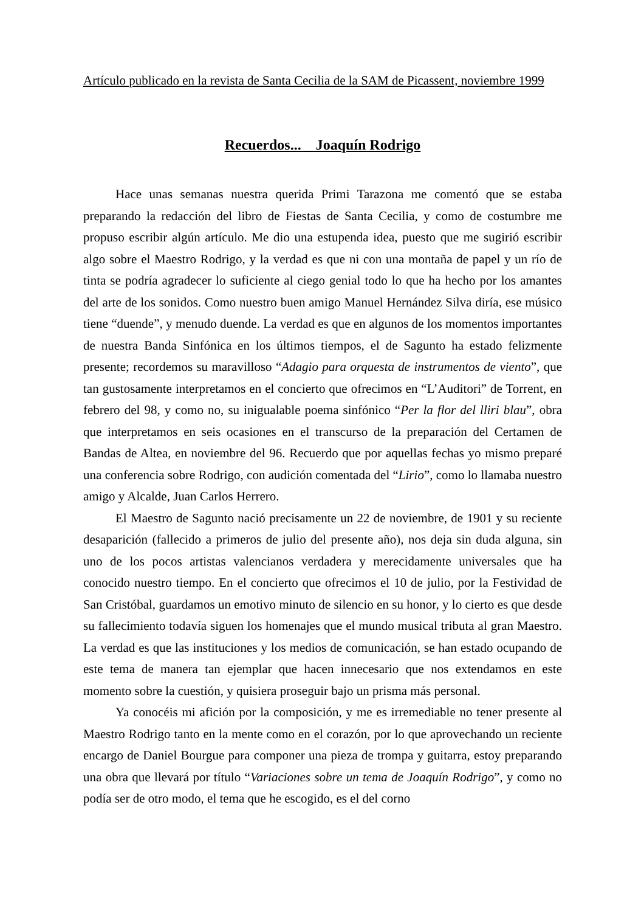Artículo publicado en la revista de Santa Cecilia de la SAM de Picassent, noviembre 1999
Recuerdos... Joaquín Rodrigo
Hace unas semanas nuestra querida Primi Tarazona me comentó que se estaba preparando la redacción del libro de Fiestas de Santa Cecilia, y como de costumbre me propuso escribir algún artículo. Me dio una estupenda idea, puesto que me sugirió escribir algo sobre el Maestro Rodrigo, y la verdad es que ni con una montaña de papel y un río de tinta se podría agradecer lo suficiente al ciego genial todo lo que ha hecho por los amantes del arte de los sonidos. Como nuestro buen amigo Manuel Hernández Silva diría, ese músico tiene “duende”, y menudo duende. La verdad es que en algunos de los momentos importantes de nuestra Banda Sinfónica en los últimos tiempos, el de Sagunto ha estado felizmente presente; recordemos su maravilloso “Adagio para orquesta de instrumentos de viento”, que tan gustosamente interpretamos en el concierto que ofrecimos en “L’Auditori” de Torrent, en febrero del 98, y como no, su inigualable poema sinfónico “Per la flor del lliri blau”, obra que interpretamos en seis ocasiones en el transcurso de la preparación del Certamen de Bandas de Altea, en noviembre del 96. Recuerdo que por aquellas fechas yo mismo preparé una conferencia sobre Rodrigo, con audición comentada del “Lirio”, como lo llamaba nuestro amigo y Alcalde, Juan Carlos Herrero.
El Maestro de Sagunto nació precisamente un 22 de noviembre, de 1901 y su reciente desaparición (fallecido a primeros de julio del presente año), nos deja sin duda alguna, sin uno de los pocos artistas valencianos verdadera y merecidamente universales que ha conocido nuestro tiempo. En el concierto que ofrecimos el 10 de julio, por la Festividad de San Cristóbal, guardamos un emotivo minuto de silencio en su honor, y lo cierto es que desde su fallecimiento todavía siguen los homenajes que el mundo musical tributa al gran Maestro. La verdad es que las instituciones y los medios de comunicación, se han estado ocupando de este tema de manera tan ejemplar que hacen innecesario que nos extendamos en este momento sobre la cuestión, y quisiera proseguir bajo un prisma más personal.
Ya conocéis mi afición por la composición, y me es irremediable no tener presente al Maestro Rodrigo tanto en la mente como en el corazón, por lo que aprovechando un reciente encargo de Daniel Bourgue para componer una pieza de trompa y guitarra, estoy preparando una obra que llevará por título “Variaciones sobre un tema de Joaquín Rodrigo”, y como no podía ser de otro modo, el tema que he escogido, es el del corno